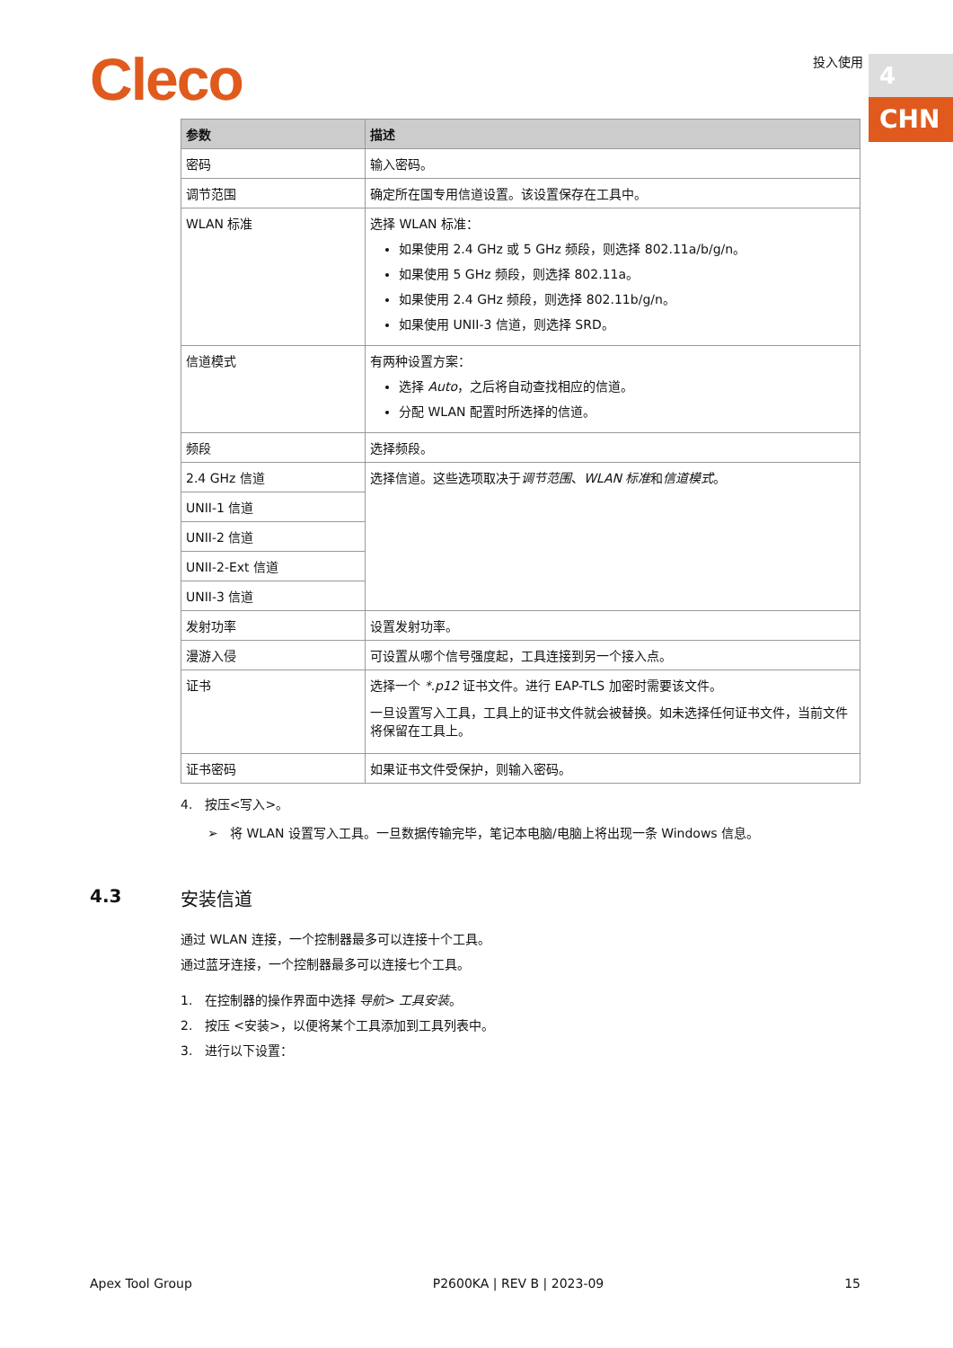Cleco 投入使用 4
CHN
| 参数 | 描述 |
| --- | --- |
| 密码 | 输入密码。 |
| 调节范围 | 确定所在国专用信道设置。该设置保存在工具中。 |
| WLAN 标准 | 选择 WLAN 标准： 如果使用 2.4 GHz 或 5 GHz 频段，则选择 802.11a/b/g/n。 如果使用 5 GHz 频段，则选择 802.11a。 如果使用 2.4 GHz 频段，则选择 802.11b/g/n。 如果使用 UNII-3 信道，则选择 SRD。 |
| 信道模式 | 有两种设置方案： 选择 Auto ，之后将自动查找相应的信道。 分配 WLAN 配置时所选择的信道。 |
| 频段 | 选择频段。 |
| 2.4 GHz 信道 | 选择信道。这些选项取决于 调节范围 、 WLAN 标准 和 信道模式 。 |
| UNII-1 信道 | |
| UNII-2 信道 | |
| UNII-2-Ext 信道 | |
| UNII-3 信道 | |
| 发射功率 | 设置发射功率。 |
| 漫游入侵 | 可设置从哪个信号强度起，工具连接到另一个接入点。 |
| 证书 | 选择一个 *.p12 证书文件。进行 EAP-TLS 加密时需要该文件。 一旦设置写入工具，工具上的证书文件就会被替换。如未选择任何证书文件，当前文件将保留在工具上。 |
| 证书密码 | 如果证书文件受保护，则输入密码。 |
4. 按压<写入>。
➢ 将 WLAN 设置写入工具。一旦数据传输完毕，笔记本电脑/电脑上将出现一条 Windows 信息。
4.3 安装信道
通过 WLAN 连接，一个控制器最多可以连接十个工具。
通过蓝牙连接，一个控制器最多可以连接七个工具。
1. 在控制器的操作界面中选择 导航> 工具安装。
2. 按压 <安装>，以便将某个工具添加到工具列表中。
3. 进行以下设置：
Apex Tool Group P2600KA | REV B | 2023-09 15